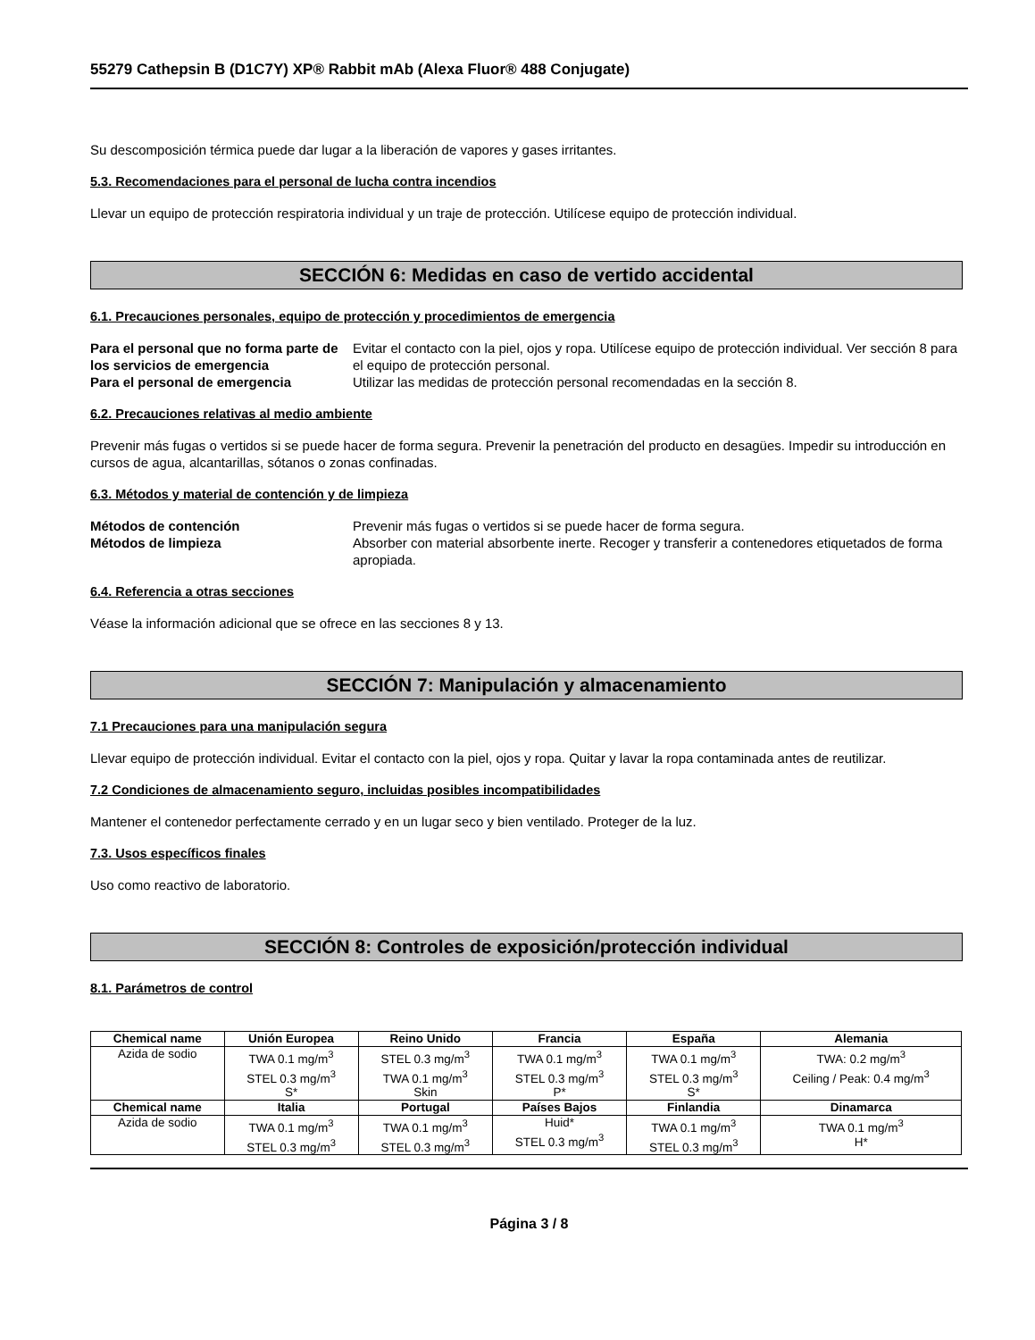55279 Cathepsin B (D1C7Y) XP® Rabbit mAb (Alexa Fluor® 488 Conjugate)
Su descomposición térmica puede dar lugar a la liberación de vapores y gases irritantes.
5.3. Recomendaciones para el personal de lucha contra incendios
Llevar un equipo de protección respiratoria individual y un traje de protección. Utilícese equipo de protección individual.
SECCIÓN 6: Medidas en caso de vertido accidental
6.1. Precauciones personales, equipo de protección y procedimientos de emergencia
Para el personal que no forma parte de los servicios de emergencia Evitar el contacto con la piel, ojos y ropa. Utilícese equipo de protección individual. Ver sección 8 para el equipo de protección personal. Para el personal de emergencia Utilizar las medidas de protección personal recomendadas en la sección 8.
6.2. Precauciones relativas al medio ambiente
Prevenir más fugas o vertidos si se puede hacer de forma segura. Prevenir la penetración del producto en desagües. Impedir su introducción en cursos de agua, alcantarillas, sótanos o zonas confinadas.
6.3. Métodos y material de contención y de limpieza
Métodos de contención Prevenir más fugas o vertidos si se puede hacer de forma segura. Métodos de limpieza Absorber con material absorbente inerte. Recoger y transferir a contenedores etiquetados de forma apropiada.
6.4. Referencia a otras secciones
Véase la información adicional que se ofrece en las secciones 8 y 13.
SECCIÓN 7: Manipulación y almacenamiento
7.1 Precauciones para una manipulación segura
Llevar equipo de protección individual. Evitar el contacto con la piel, ojos y ropa. Quitar y lavar la ropa contaminada antes de reutilizar.
7.2 Condiciones de almacenamiento seguro, incluidas posibles incompatibilidades
Mantener el contenedor perfectamente cerrado y en un lugar seco y bien ventilado. Proteger de la luz.
7.3. Usos específicos finales
Uso como reactivo de laboratorio.
SECCIÓN 8: Controles de exposición/protección individual
8.1. Parámetros de control
| Chemical name | Unión Europea | Reino Unido | Francia | España | Alemania |
| --- | --- | --- | --- | --- | --- |
| Azida de sodio | TWA 0.1 mg/m<sup>3</sup> STEL 0.3 mg/m<sup>3</sup> S* | STEL 0.3 mg/m<sup>3</sup> TWA 0.1 mg/m<sup>3</sup> Skin | TWA 0.1 mg/m<sup>3</sup> STEL 0.3 mg/m<sup>3</sup> P* | TWA 0.1 mg/m<sup>3</sup> STEL 0.3 mg/m<sup>3</sup> S* | TWA: 0.2 mg/m<sup>3</sup> Ceiling / Peak: 0.4 mg/m<sup>3</sup> |
| Chemical name | Italia | Portugal | Países Bajos | Finlandia | Dinamarca |
| Azida de sodio | TWA 0.1 mg/m<sup>3</sup> STEL 0.3 mg/m<sup>3</sup> | TWA 0.1 mg/m<sup>3</sup> STEL 0.3 mg/m<sup>3</sup> | Huid* STEL 0.3 mg/m<sup>3</sup> | TWA 0.1 mg/m<sup>3</sup> STEL 0.3 mg/m<sup>3</sup> | TWA 0.1 mg/m<sup>3</sup> H* |
Página 3 / 8